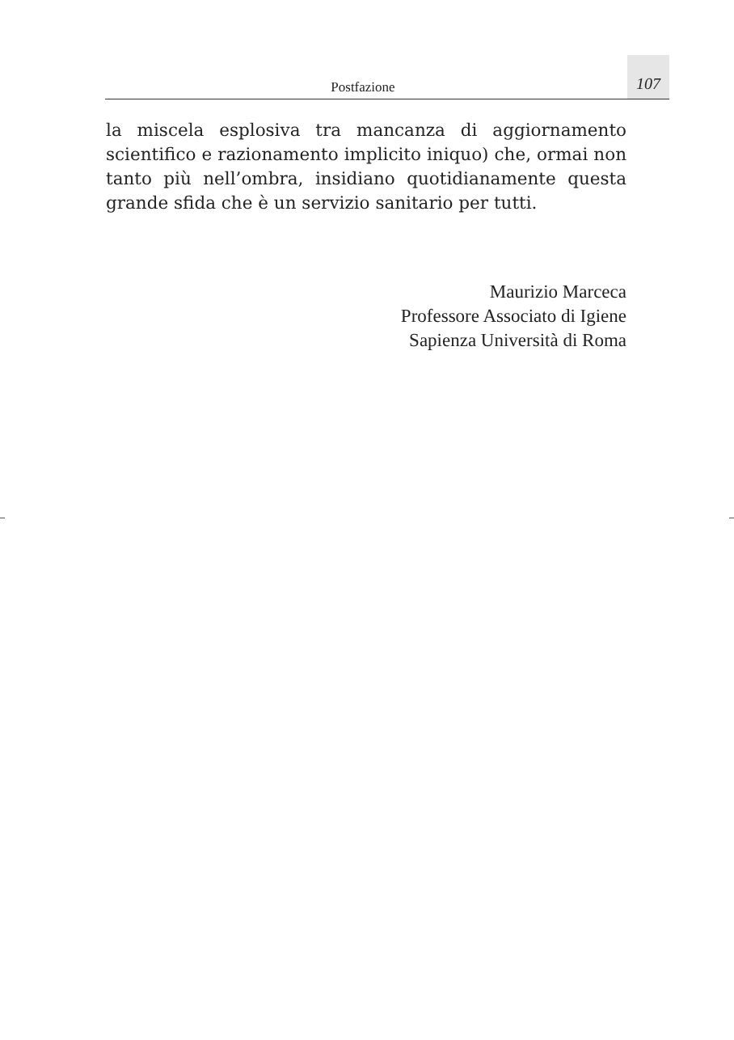Postfazione
107
la miscela esplosiva tra mancanza di aggiornamento scientifico e razionamento implicito iniquo) che, ormai non tanto più nell’ombra, insidiano quotidianamente questa grande sfida che è un servizio sanitario per tutti.
Maurizio Marceca
Professore Associato di Igiene
Sapienza Università di Roma